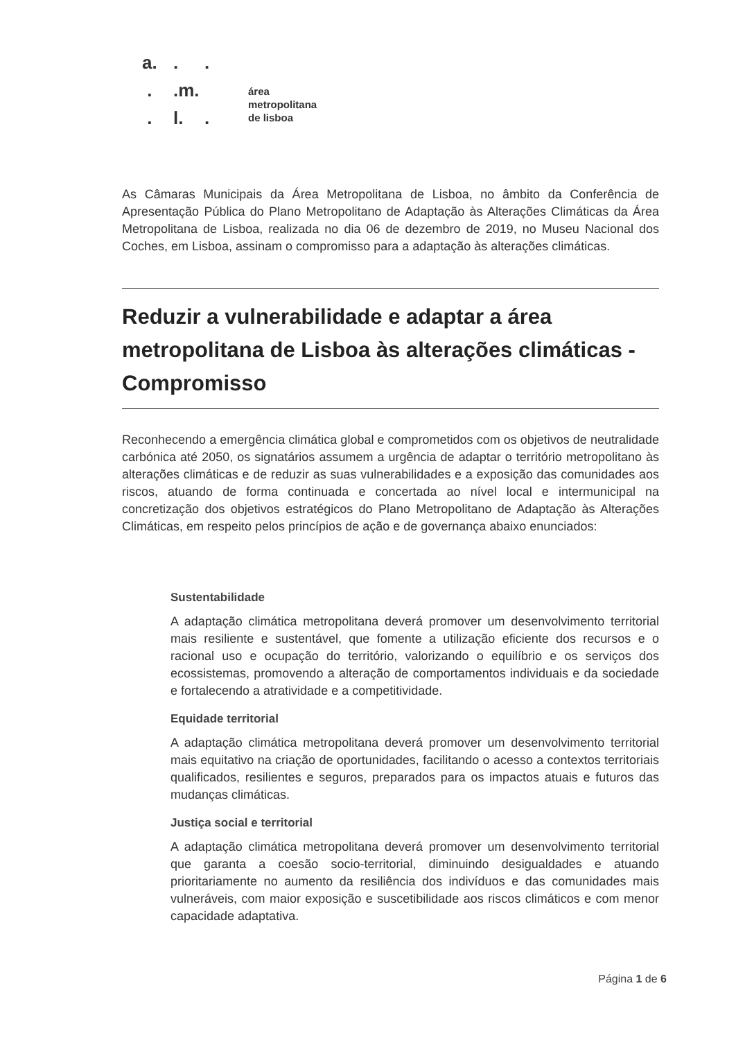a...
..m.
. l..
área
metropolitana
de lisboa
As Câmaras Municipais da Área Metropolitana de Lisboa, no âmbito da Conferência de Apresentação Pública do Plano Metropolitano de Adaptação às Alterações Climáticas da Área Metropolitana de Lisboa, realizada no dia 06 de dezembro de 2019, no Museu Nacional dos Coches, em Lisboa, assinam o compromisso para a adaptação às alterações climáticas.
Reduzir a vulnerabilidade e adaptar a área metropolitana de Lisboa às alterações climáticas - Compromisso
Reconhecendo a emergência climática global e comprometidos com os objetivos de neutralidade carbónica até 2050, os signatários assumem a urgência de adaptar o território metropolitano às alterações climáticas e de reduzir as suas vulnerabilidades e a exposição das comunidades aos riscos, atuando de forma continuada e concertada ao nível local e intermunicipal na concretização dos objetivos estratégicos do Plano Metropolitano de Adaptação às Alterações Climáticas, em respeito pelos princípios de ação e de governança abaixo enunciados:
Sustentabilidade
A adaptação climática metropolitana deverá promover um desenvolvimento territorial mais resiliente e sustentável, que fomente a utilização eficiente dos recursos e o racional uso e ocupação do território, valorizando o equilíbrio e os serviços dos ecossistemas, promovendo a alteração de comportamentos individuais e da sociedade e fortalecendo a atratividade e a competitividade.
Equidade territorial
A adaptação climática metropolitana deverá promover um desenvolvimento territorial mais equitativo na criação de oportunidades, facilitando o acesso a contextos territoriais qualificados, resilientes e seguros, preparados para os impactos atuais e futuros das mudanças climáticas.
Justiça social e territorial
A adaptação climática metropolitana deverá promover um desenvolvimento territorial que garanta a coesão socio-territorial, diminuindo desigualdades e atuando prioritariamente no aumento da resiliência dos indivíduos e das comunidades mais vulneráveis, com maior exposição e suscetibilidade aos riscos climáticos e com menor capacidade adaptativa.
Página 1 de 6